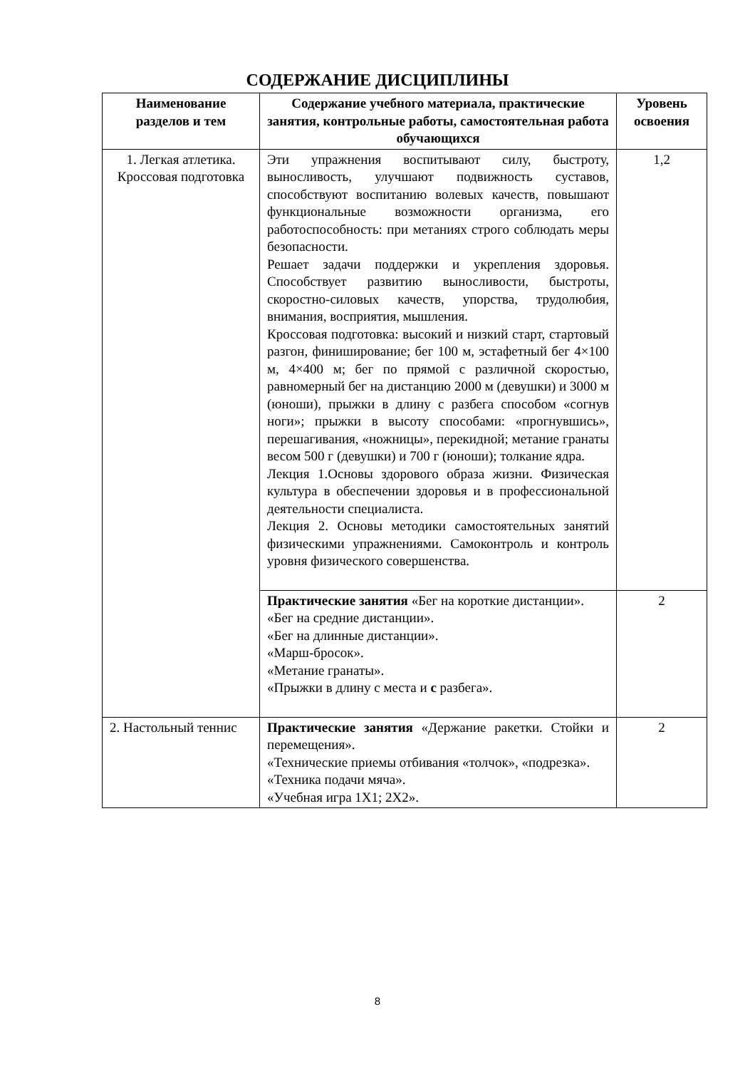СОДЕРЖАНИЕ ДИСЦИПЛИНЫ
| Наименование разделов и тем | Содержание учебного материала, практические занятия, контрольные работы, самостоятельная работа обучающихся | Уровень освоения |
| --- | --- | --- |
| 1. Легкая атлетика. Кроссовая подготовка | Эти упражнения воспитывают силу, быстроту, выносливость, улучшают подвижность суставов, способствуют воспитанию волевых качеств, повышают функциональные возможности организма, его работоспособность: при метаниях строго соблюдать меры безопасности. Решает задачи поддержки и укрепления здоровья. Способствует развитию выносливости, быстроты, скоростно-силовых качеств, упорства, трудолюбия, внимания, восприятия, мышления. Кроссовая подготовка: высокий и низкий старт, стартовый разгон, финиширование; бег 100 м, эстафетный бег 4×100 м, 4×400 м; бег по прямой с различной скоростью, равномерный бег на дистанцию 2000 м (девушки) и 3000 м (юноши), прыжки в длину с разбега способом «согнув ноги»; прыжки в высоту способами: «прогнувшись», перешагивания, «ножницы», перекидной; метание гранаты весом 500 г (девушки) и 700 г (юноши); толкание ядра. Лекция 1.Основы здорового образа жизни. Физическая культура в обеспечении здоровья и в профессиональной деятельности специалиста. Лекция 2. Основы методики самостоятельных занятий физическими упражнениями. Самоконтроль и контроль уровня физического совершенства. | 1,2 |
| | Практические занятия «Бег на короткие дистанции». «Бег на средние дистанции». «Бег на длинные дистанции». «Марш-бросок». «Метание гранаты». «Прыжки в длину с места и с разбега». | 2 |
| 2. Настольный теннис | Практические занятия «Держание ракетки. Стойки и перемещения». «Технические приемы отбивания «толчок», «подрезка». «Техника подачи мяча». «Учебная игра 1Х1; 2Х2». | 2 |
8